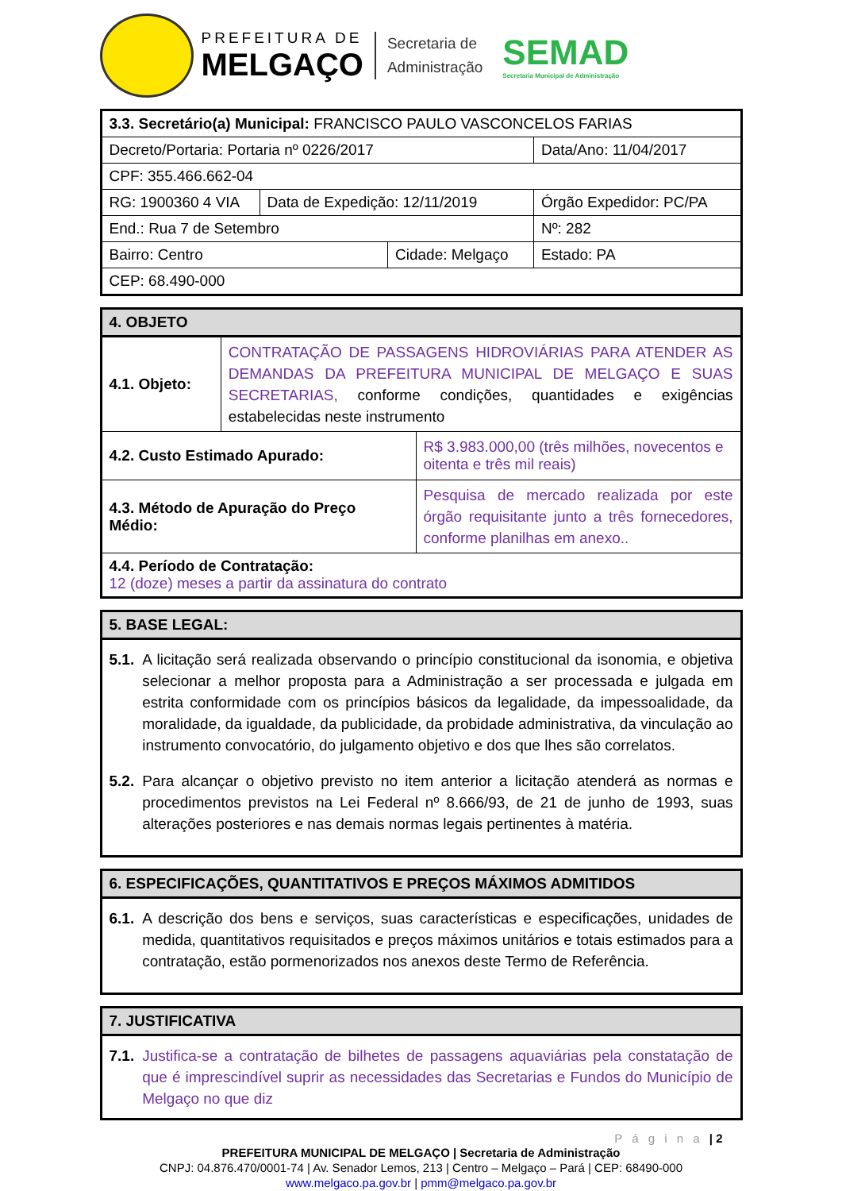PREFEITURA DE
MELGAÇO
Secretaria de
Administração
SEMAD
Secretaria Municipal de Administração
| 3.3. Secretário(a) Municipal: FRANCISCO PAULO VASCONCELOS FARIAS | | | | | |
| Decreto/Portaria: Portaria nº 0226/2017 | | | | Data/Ano: 11/04/2017 | |
| CPF: 355.466.662-04 | | | | | |
| RG: 1900360 4 VIA | Data de Expedição: 12/11/2019 | | Órgão Expedidor: PC/PA | | |
| End.: Rua 7 de Setembro | | | | | Nº: 282 |
| Bairro: Centro | | Cidade: Melgaço | | | Estado: PA |
| CEP: 68.490-000 | | | | | |
| 4. OBJETO | | |
| --- | --- | --- |
| 4.1. Objeto: | CONTRATAÇÃO DE PASSAGENS HIDROVIÁRIAS PARA ATENDER AS DEMANDAS DA PREFEITURA MUNICIPAL DE MELGAÇO E SUAS SECRETARIAS, conforme condições, quantidades e exigências estabelecidas neste instrumento | |
| 4.2. Custo Estimado Apurado: | | R$ 3.983.000,00 (três milhões, novecentos e oitenta e três mil reais) |
| 4.3. Método de Apuração do Preço Médio: | | Pesquisa de mercado realizada por este órgão requisitante junto a três fornecedores, conforme planilhas em anexo.. |
| 4.4. Período de Contratação: 12 (doze) meses a partir da assinatura do contrato | | |
| 5. BASE LEGAL: |
| --- |
| 5.1. A licitação será realizada observando o princípio constitucional da isonomia, e objetiva selecionar a melhor proposta para a Administração a ser processada e julgada em estrita conformidade com os princípios básicos da legalidade, da impessoalidade, da moralidade, da igualdade, da publicidade, da probidade administrativa, da vinculação ao instrumento convocatório, do julgamento objetivo e dos que lhes são correlatos. 5.2. Para alcançar o objetivo previsto no item anterior a licitação atenderá as normas e procedimentos previstos na Lei Federal nº 8.666/93, de 21 de junho de 1993, suas alterações posteriores e nas demais normas legais pertinentes à matéria. |
| 6. ESPECIFICAÇÕES, QUANTITATIVOS E PREÇOS MÁXIMOS ADMITIDOS |
| --- |
| 6.1. A descrição dos bens e serviços, suas características e especificações, unidades de medida, quantitativos requisitados e preços máximos unitários e totais estimados para a contratação, estão pormenorizados nos anexos deste Termo de Referência. |
| 7. JUSTIFICATIVA |
| --- |
| 7.1. Justifica-se a contratação de bilhetes de passagens aquaviárias pela constatação de que é imprescindível suprir as necessidades das Secretarias e Fundos do Município de Melgaço no que diz |
P á g i n a | 2
PREFEITURA MUNICIPAL DE MELGAÇO | Secretaria de Administração
CNPJ: 04.876.470/0001-74 | Av. Senador Lemos, 213 | Centro – Melgaço – Pará | CEP: 68490-000
www.melgaco.pa.gov.br | pmm@melgaco.pa.gov.br